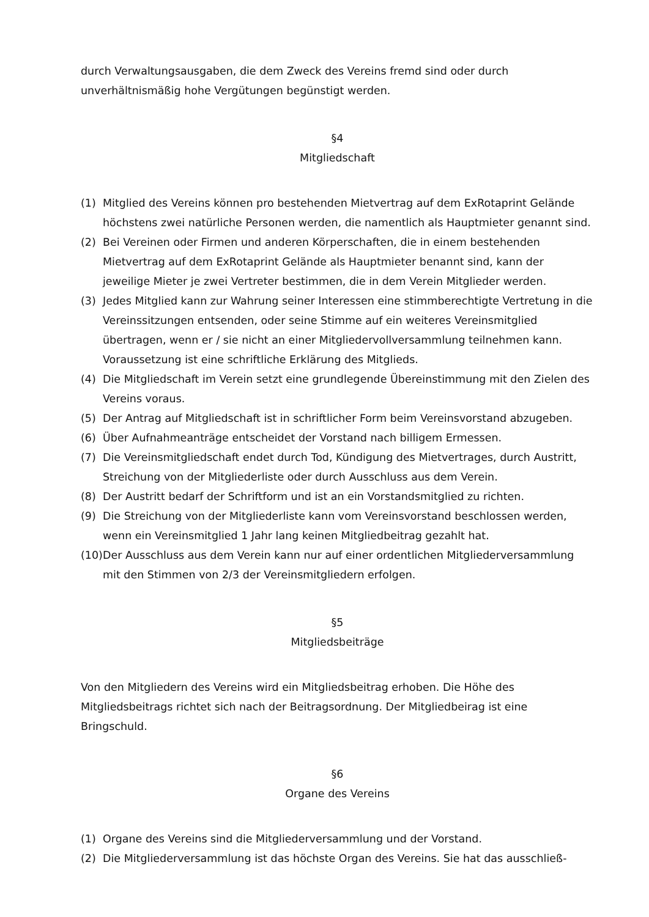durch Verwaltungsausgaben, die dem Zweck des Vereins fremd sind oder durch unverhältnismäßig hohe Vergütungen begünstigt werden.
§4
Mitgliedschaft
(1) Mitglied des Vereins können pro bestehenden Mietvertrag auf dem ExRotaprint Gelände höchstens zwei natürliche Personen werden, die namentlich als Hauptmieter genannt sind.
(2) Bei Vereinen oder Firmen und anderen Körperschaften, die in einem bestehenden Mietvertrag auf dem ExRotaprint Gelände als Hauptmieter benannt sind, kann der jeweilige Mieter je zwei Vertreter bestimmen, die in dem Verein Mitglieder werden.
(3) Jedes Mitglied kann zur Wahrung seiner Interessen eine stimmberechtigte Vertretung in die Vereinssitzungen entsenden, oder seine Stimme auf ein weiteres Vereinsmitglied übertragen, wenn er / sie nicht an einer Mitgliedervollversammlung teilnehmen kann. Voraussetzung ist eine schriftliche Erklärung des Mitglieds.
(4) Die Mitgliedschaft im Verein setzt eine grundlegende Übereinstimmung mit den Zielen des Vereins voraus.
(5) Der Antrag auf Mitgliedschaft ist in schriftlicher Form beim Vereinsvorstand abzugeben.
(6) Über Aufnahmeanträge entscheidet der Vorstand nach billigem Ermessen.
(7) Die Vereinsmitgliedschaft endet durch Tod, Kündigung des Mietvertrages, durch Austritt, Streichung von der Mitgliederliste oder durch Ausschluss aus dem Verein.
(8) Der Austritt bedarf der Schriftform und ist an ein Vorstandsmitglied zu richten.
(9) Die Streichung von der Mitgliederliste kann vom Vereinsvorstand beschlossen werden, wenn ein Vereinsmitglied 1 Jahr lang keinen Mitgliedbeitrag gezahlt hat.
(10) Der Ausschluss aus dem Verein kann nur auf einer ordentlichen Mitgliederversammlung mit den Stimmen von 2/3 der Vereinsmitgliedern erfolgen.
§5
Mitgliedsbeiträge
Von den Mitgliedern des Vereins wird ein Mitgliedsbeitrag erhoben. Die Höhe des Mitgliedsbeitrags richtet sich nach der Beitragsordnung. Der Mitgliedbeirag ist eine Bringschuld.
§6
Organe des Vereins
(1) Organe des Vereins sind die Mitgliederversammlung und der Vorstand.
(2) Die Mitgliederversammlung ist das höchste Organ des Vereins. Sie hat das ausschließ-